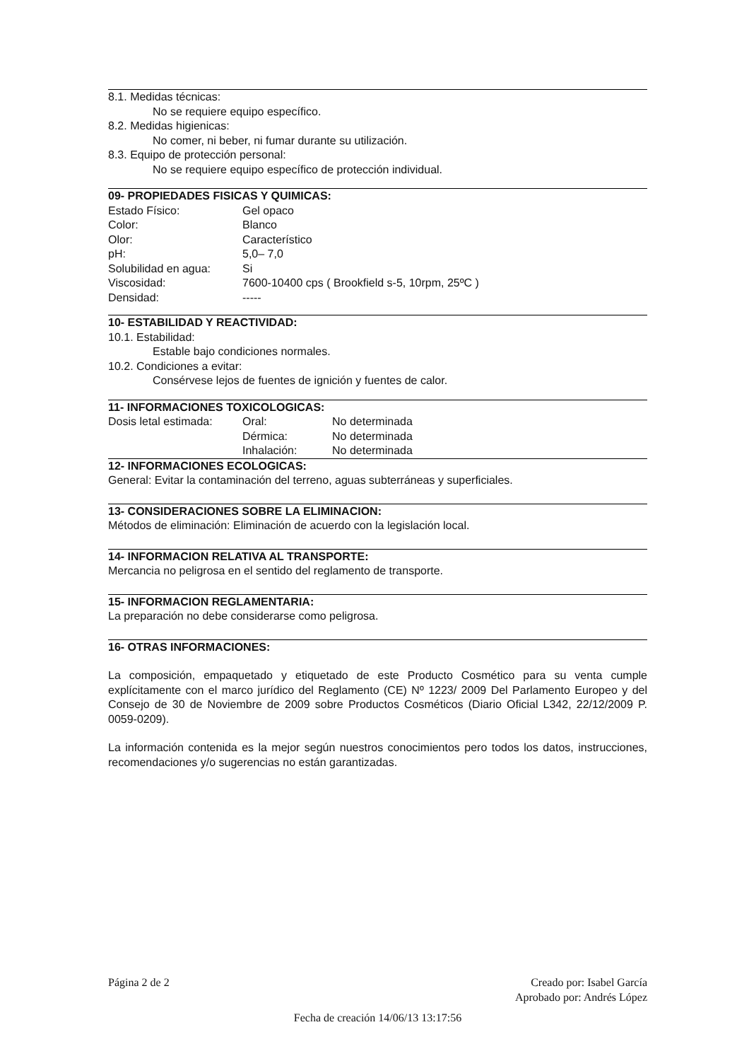8.1. Medidas técnicas:
No se requiere equipo específico.
8.2. Medidas higienicas:
No comer, ni beber, ni fumar durante su utilización.
8.3. Equipo de protección personal:
No se requiere equipo específico de protección individual.
09- PROPIEDADES FISICAS Y QUIMICAS:
| Estado Físico: | Gel opaco |
| Color: | Blanco |
| Olor: | Característico |
| pH: | 5,0– 7,0 |
| Solubilidad en agua: | Si |
| Viscosidad: | 7600-10400 cps ( Brookfield s-5, 10rpm, 25ºC ) |
| Densidad: | ----- |
10- ESTABILIDAD Y REACTIVIDAD:
10.1. Estabilidad:
Estable bajo condiciones normales.
10.2. Condiciones a evitar:
Consérvese lejos de fuentes de ignición y fuentes de calor.
11- INFORMACIONES TOXICOLOGICAS:
| Dosis letal estimada: | Oral: | No determinada |
| | Dérmica: | No determinada |
| | Inhalación: | No determinada |
12- INFORMACIONES ECOLOGICAS:
General: Evitar la contaminación del terreno, aguas subterráneas y superficiales.
13- CONSIDERACIONES SOBRE LA ELIMINACION:
Métodos de eliminación: Eliminación de acuerdo con la legislación local.
14- INFORMACION RELATIVA AL TRANSPORTE:
Mercancia no peligrosa en el sentido del reglamento de transporte.
15- INFORMACION REGLAMENTARIA:
La preparación no debe considerarse como peligrosa.
16- OTRAS INFORMACIONES:
La composición, empaquetado y etiquetado de este Producto Cosmético para su venta cumple explícitamente con el marco jurídico del Reglamento (CE) Nº 1223/ 2009 Del Parlamento Europeo y del Consejo de 30 de Noviembre de 2009 sobre Productos Cosméticos (Diario Oficial L342, 22/12/2009 P. 0059-0209).
La información contenida es la mejor según nuestros conocimientos pero todos los datos, instrucciones, recomendaciones y/o sugerencias no están garantizadas.
Página 2 de 2 Creado por: Isabel García
Aprobado por: Andrés López
Fecha de creación 14/06/13 13:17:56